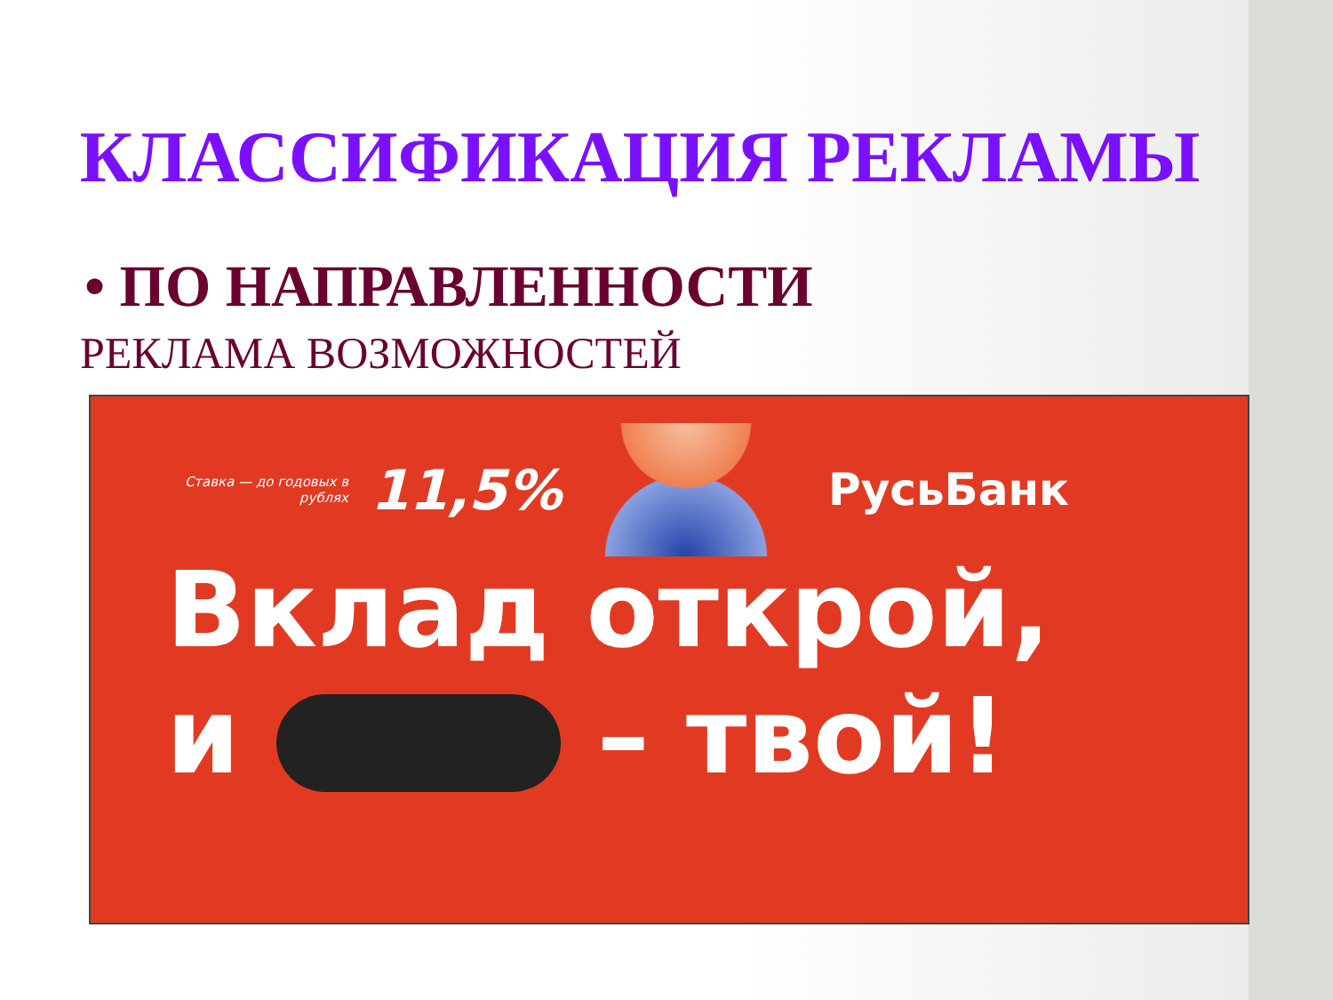КЛАССИФИКАЦИЯ РЕКЛАМЫ
• ПО НАПРАВЛЕННОСТИ
РЕКЛАМА ВОЗМОЖНОСТЕЙ
Ставка — до годовых в рублях
11,5%
РусьБанк
Вклад открой,
и – твой!